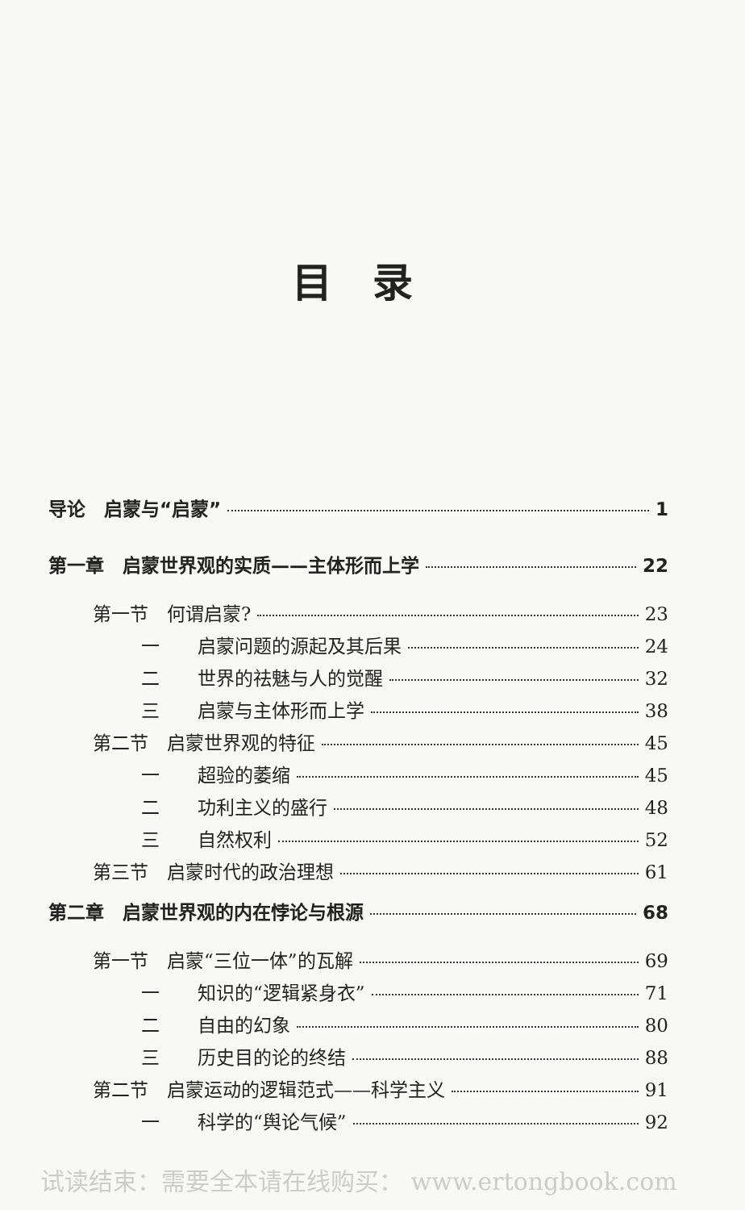目录
导论　启蒙与“启蒙” 1
第一章　启蒙世界观的实质——主体形而上学 22
第一节　何谓启蒙? 23
一 启蒙问题的源起及其后果 24
二 世界的祛魅与人的觉醒 32
三 启蒙与主体形而上学 38
第二节　启蒙世界观的特征 45
一 超验的萎缩 45
二 功利主义的盛行 48
三 自然权利 52
第三节　启蒙时代的政治理想 61
第二章　启蒙世界观的内在悖论与根源 68
第一节　启蒙“三位一体”的瓦解 69
一 知识的“逻辑紧身衣” 71
二 自由的幻象 80
三 历史目的论的终结 88
第二节　启蒙运动的逻辑范式——科学主义 91
一 科学的“舆论气候” 92
试读结束：需要全本请在线购买： www.ertongbook.com